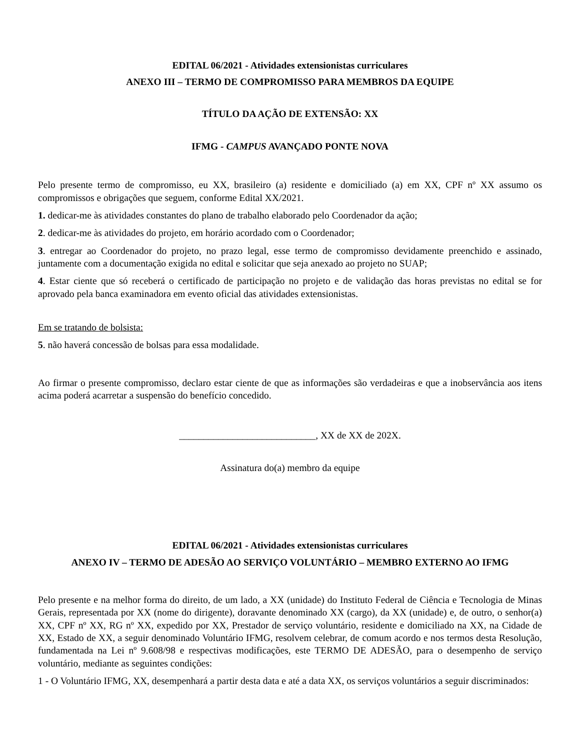EDITAL 06/2021 - Atividades extensionistas curriculares
ANEXO III – TERMO DE COMPROMISSO PARA MEMBROS DA EQUIPE
TÍTULO DA AÇÃO DE EXTENSÃO: XX
IFMG - CAMPUS AVANÇADO PONTE NOVA
Pelo presente termo de compromisso, eu XX, brasileiro (a) residente e domiciliado (a) em XX, CPF nº XX assumo os compromissos e obrigações que seguem, conforme Edital XX/2021.
1. dedicar-me às atividades constantes do plano de trabalho elaborado pelo Coordenador da ação;
2. dedicar-me às atividades do projeto, em horário acordado com o Coordenador;
3. entregar ao Coordenador do projeto, no prazo legal, esse termo de compromisso devidamente preenchido e assinado, juntamente com a documentação exigida no edital e solicitar que seja anexado ao projeto no SUAP;
4. Estar ciente que só receberá o certificado de participação no projeto e de validação das horas previstas no edital se for aprovado pela banca examinadora em evento oficial das atividades extensionistas.
Em se tratando de bolsista:
5. não haverá concessão de bolsas para essa modalidade.
Ao firmar o presente compromisso, declaro estar ciente de que as informações são verdadeiras e que a inobservância aos itens acima poderá acarretar a suspensão do benefício concedido.
____________________________, XX de XX de 202X.
Assinatura do(a) membro da equipe
EDITAL 06/2021 - Atividades extensionistas curriculares
ANEXO IV – TERMO DE ADESÃO AO SERVIÇO VOLUNTÁRIO – MEMBRO EXTERNO AO IFMG
Pelo presente e na melhor forma do direito, de um lado, a XX (unidade) do Instituto Federal de Ciência e Tecnologia de Minas Gerais, representada por XX (nome do dirigente), doravante denominado XX (cargo), da XX (unidade) e, de outro, o senhor(a) XX, CPF nº XX, RG nº XX, expedido por XX, Prestador de serviço voluntário, residente e domiciliado na XX, na Cidade de XX, Estado de XX, a seguir denominado Voluntário IFMG, resolvem celebrar, de comum acordo e nos termos desta Resolução, fundamentada na Lei nº 9.608/98 e respectivas modificações, este TERMO DE ADESÃO, para o desempenho de serviço voluntário, mediante as seguintes condições:
1 - O Voluntário IFMG, XX, desempenhará a partir desta data e até a data XX, os serviços voluntários a seguir discriminados: